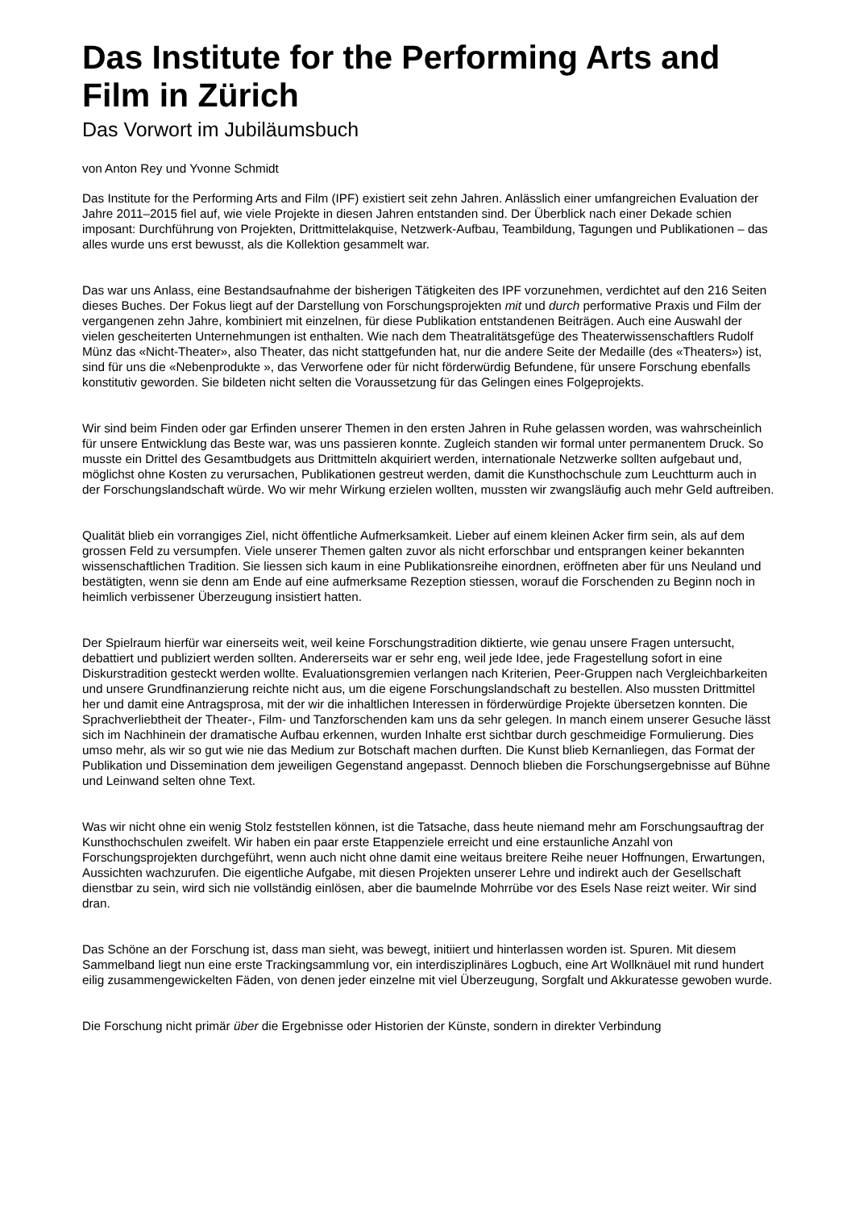Das Institute for the Performing Arts and Film in Zürich
Das Vorwort im Jubiläumsbuch
von Anton Rey und Yvonne Schmidt
Das Institute for the Performing Arts and Film (IPF) existiert seit zehn Jahren. Anlässlich einer umfangreichen Evaluation der Jahre 2011–2015 fiel auf, wie viele Projekte in diesen Jahren entstanden sind. Der Überblick nach einer Dekade schien imposant: Durchführung von Projekten, Drittmittelakquise, Netzwerk-Aufbau, Teambildung, Tagungen und Publikationen – das alles wurde uns erst bewusst, als die Kollektion gesammelt war.
Das war uns Anlass, eine Bestandsaufnahme der bisherigen Tätigkeiten des IPF vorzunehmen, verdichtet auf den 216 Seiten dieses Buches. Der Fokus liegt auf der Darstellung von Forschungsprojekten mit und durch performative Praxis und Film der vergangenen zehn Jahre, kombiniert mit einzelnen, für diese Publikation entstandenen Beiträgen. Auch eine Auswahl der vielen gescheiterten Unternehmungen ist enthalten. Wie nach dem Theatralitätsgefüge des Theaterwissenschaftlers Rudolf Münz das «Nicht-Theater», also Theater, das nicht stattgefunden hat, nur die andere Seite der Medaille (des «Theaters») ist, sind für uns die «Nebenprodukte », das Verworfene oder für nicht förderwürdig Befundene, für unsere Forschung ebenfalls konstitutiv geworden. Sie bildeten nicht selten die Voraussetzung für das Gelingen eines Folgeprojekts.
Wir sind beim Finden oder gar Erfinden unserer Themen in den ersten Jahren in Ruhe gelassen worden, was wahrscheinlich für unsere Entwicklung das Beste war, was uns passieren konnte. Zugleich standen wir formal unter permanentem Druck. So musste ein Drittel des Gesamtbudgets aus Drittmitteln akquiriert werden, internationale Netzwerke sollten aufgebaut und, möglichst ohne Kosten zu verursachen, Publikationen gestreut werden, damit die Kunsthochschule zum Leuchtturm auch in der Forschungslandschaft würde. Wo wir mehr Wirkung erzielen wollten, mussten wir zwangsläufig auch mehr Geld auftreiben.
Qualität blieb ein vorrangiges Ziel, nicht öffentliche Aufmerksamkeit. Lieber auf einem kleinen Acker firm sein, als auf dem grossen Feld zu versumpfen. Viele unserer Themen galten zuvor als nicht erforschbar und entsprangen keiner bekannten wissenschaftlichen Tradition. Sie liessen sich kaum in eine Publikationsreihe einordnen, eröffneten aber für uns Neuland und bestätigten, wenn sie denn am Ende auf eine aufmerksame Rezeption stiessen, worauf die Forschenden zu Beginn noch in heimlich verbissener Überzeugung insistiert hatten.
Der Spielraum hierfür war einerseits weit, weil keine Forschungstradition diktierte, wie genau unsere Fragen untersucht, debattiert und publiziert werden sollten. Andererseits war er sehr eng, weil jede Idee, jede Fragestellung sofort in eine Diskurstradition gesteckt werden wollte. Evaluationsgremien verlangen nach Kriterien, Peer-Gruppen nach Vergleichbarkeiten und unsere Grundfinanzierung reichte nicht aus, um die eigene Forschungslandschaft zu bestellen. Also mussten Drittmittel her und damit eine Antragsprosa, mit der wir die inhaltlichen Interessen in förderwürdige Projekte übersetzen konnten. Die Sprachverliebtheit der Theater-, Film- und Tanzforschenden kam uns da sehr gelegen. In manch einem unserer Gesuche lässt sich im Nachhinein der dramatische Aufbau erkennen, wurden Inhalte erst sichtbar durch geschmeidige Formulierung. Dies umso mehr, als wir so gut wie nie das Medium zur Botschaft machen durften. Die Kunst blieb Kernanliegen, das Format der Publikation und Dissemination dem jeweiligen Gegenstand angepasst. Dennoch blieben die Forschungsergebnisse auf Bühne und Leinwand selten ohne Text.
Was wir nicht ohne ein wenig Stolz feststellen können, ist die Tatsache, dass heute niemand mehr am Forschungsauftrag der Kunsthochschulen zweifelt. Wir haben ein paar erste Etappenziele erreicht und eine erstaunliche Anzahl von Forschungsprojekten durchgeführt, wenn auch nicht ohne damit eine weitaus breitere Reihe neuer Hoffnungen, Erwartungen, Aussichten wachzurufen. Die eigentliche Aufgabe, mit diesen Projekten unserer Lehre und indirekt auch der Gesellschaft dienstbar zu sein, wird sich nie vollständig einlösen, aber die baumelnde Mohrrübe vor des Esels Nase reizt weiter. Wir sind dran.
Das Schöne an der Forschung ist, dass man sieht, was bewegt, initiiert und hinterlassen worden ist. Spuren. Mit diesem Sammelband liegt nun eine erste Trackingsammlung vor, ein interdisziplinäres Logbuch, eine Art Wollknäuel mit rund hundert eilig zusammengewickelten Fäden, von denen jeder einzelne mit viel Überzeugung, Sorgfalt und Akkuratesse gewoben wurde.
Die Forschung nicht primär über die Ergebnisse oder Historien der Künste, sondern in direkter Verbindung